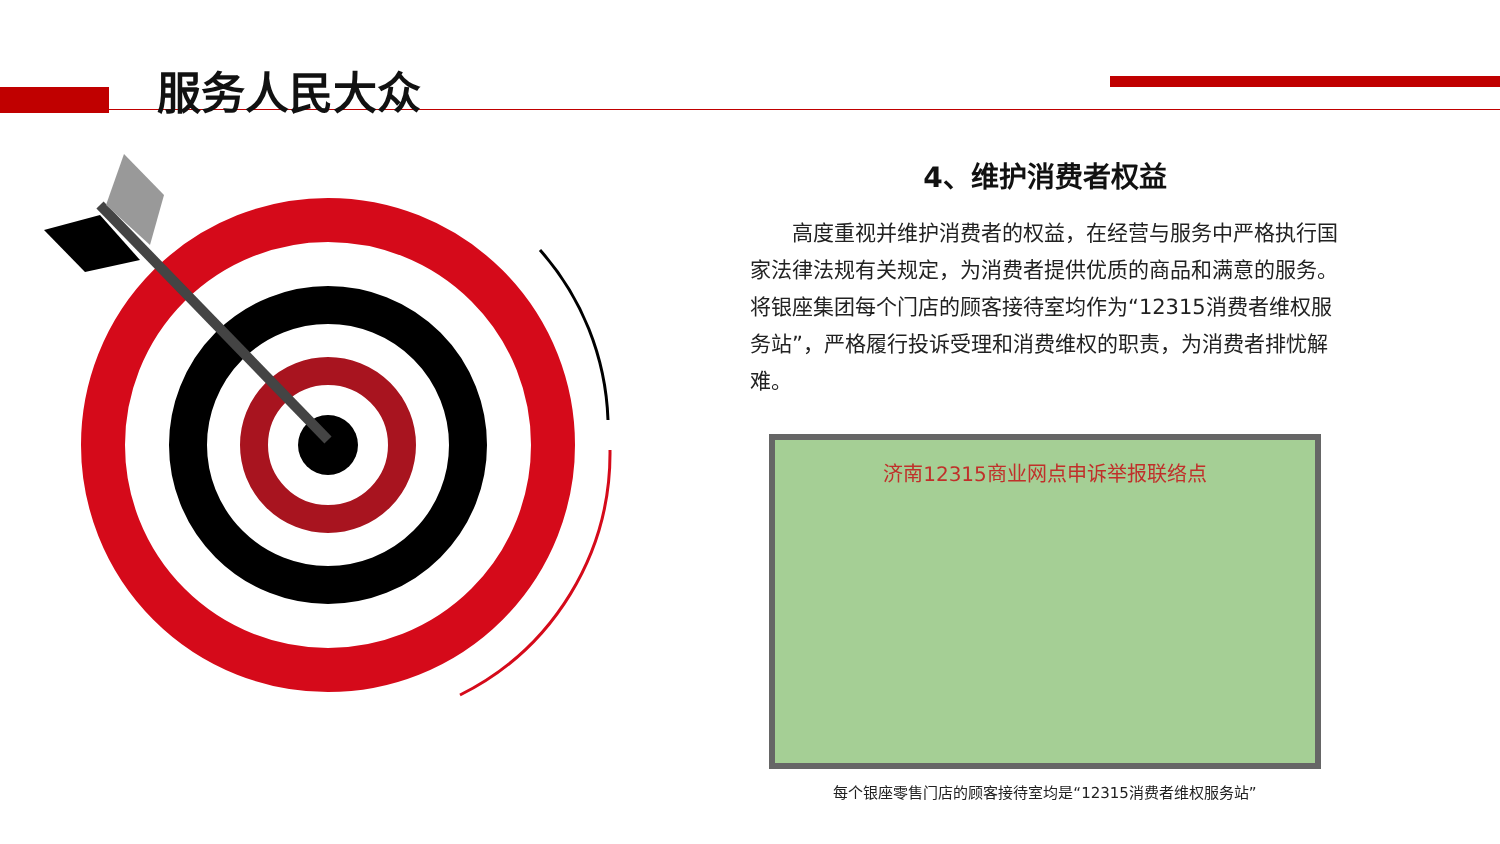服务人民大众
4、维护消费者权益
高度重视并维护消费者的权益，在经营与服务中严格执行国家法律法规有关规定，为消费者提供优质的商品和满意的服务。将银座集团每个门店的顾客接待室均作为“12315消费者维权服务站”，严格履行投诉受理和消费维权的职责，为消费者排忧解难。
济南12315商业网点申诉举报联络点
每个银座零售门店的顾客接待室均是“12315消费者维权服务站”